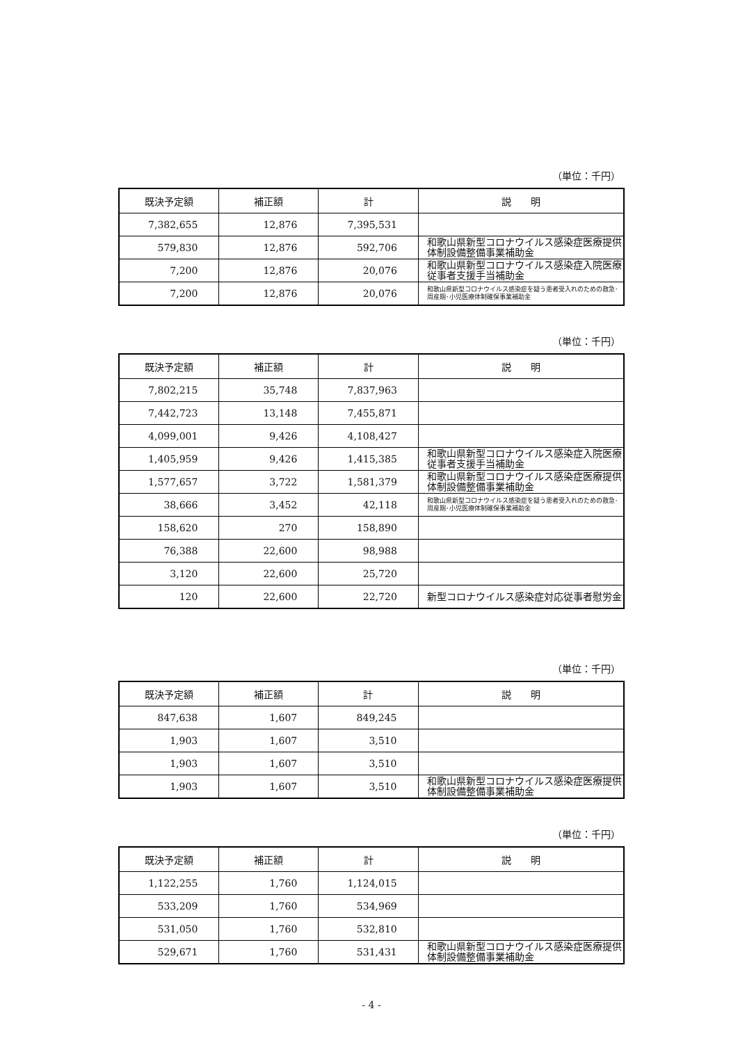（単位：千円）
| 既決予定額 | 補正額 | 計 | 説 明 |
| --- | --- | --- | --- |
| 7,382,655 | 12,876 | 7,395,531 | |
| 579,830 | 12,876 | 592,706 | 和歌山県新型コロナウイルス感染症医療提供体制設備整備事業補助金 |
| 7,200 | 12,876 | 20,076 | 和歌山県新型コロナウイルス感染症入院医療従事者支援手当補助金 |
| 7,200 | 12,876 | 20,076 | 和歌山県新型コロナウイルス感染症を疑う患者受入れのための救急･周産期･小児医療体制確保事業補助金 |
（単位：千円）
| 既決予定額 | 補正額 | 計 | 説 明 |
| --- | --- | --- | --- |
| 7,802,215 | 35,748 | 7,837,963 | |
| 7,442,723 | 13,148 | 7,455,871 | |
| 4,099,001 | 9,426 | 4,108,427 | |
| 1,405,959 | 9,426 | 1,415,385 | 和歌山県新型コロナウイルス感染症入院医療従事者支援手当補助金 |
| 1,577,657 | 3,722 | 1,581,379 | 和歌山県新型コロナウイルス感染症医療提供体制設備整備事業補助金 |
| 38,666 | 3,452 | 42,118 | 和歌山県新型コロナウイルス感染症を疑う患者受入れのための救急･周産期･小児医療体制確保事業補助金 |
| 158,620 | 270 | 158,890 | |
| 76,388 | 22,600 | 98,988 | |
| 3,120 | 22,600 | 25,720 | |
| 120 | 22,600 | 22,720 | 新型コロナウイルス感染症対応従事者慰労金 |
（単位：千円）
| 既決予定額 | 補正額 | 計 | 説 明 |
| --- | --- | --- | --- |
| 847,638 | 1,607 | 849,245 | |
| 1,903 | 1,607 | 3,510 | |
| 1,903 | 1,607 | 3,510 | |
| 1,903 | 1,607 | 3,510 | 和歌山県新型コロナウイルス感染症医療提供体制設備整備事業補助金 |
（単位：千円）
| 既決予定額 | 補正額 | 計 | 説 明 |
| --- | --- | --- | --- |
| 1,122,255 | 1,760 | 1,124,015 | |
| 533,209 | 1,760 | 534,969 | |
| 531,050 | 1,760 | 532,810 | |
| 529,671 | 1,760 | 531,431 | 和歌山県新型コロナウイルス感染症医療提供体制設備整備事業補助金 |
- 4 -